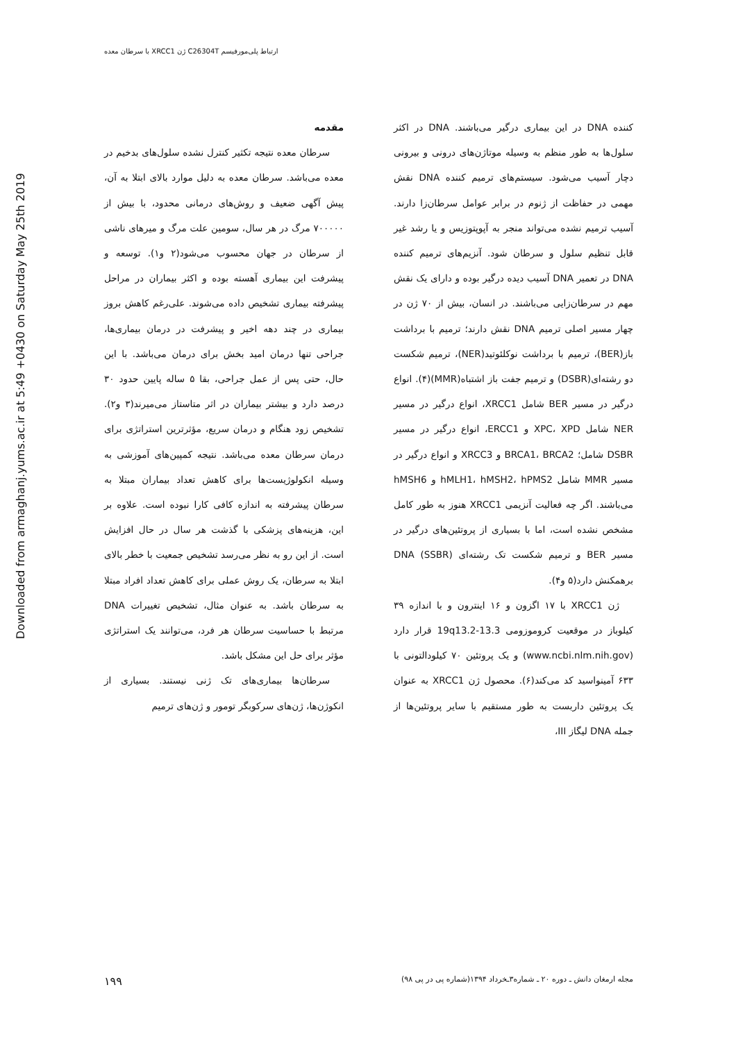ارتباط پلی‌مورفیسم C26304T ژن XRCC1 با سرطان معده
Downloaded from armaghanj.yums.ac.ir at 5:49 +0430 on Saturday May 25th 2019
مقدمه
سرطان معده نتیجه تکثیر کنترل نشده سلول‌های بدخیم در معده می‌باشد. سرطان معده به دلیل موارد بالای ابتلا به آن، پیش آگهی ضعیف و روش‌های درمانی محدود، با بیش از ۷۰۰۰۰۰ مرگ در هر سال، سومین علت مرگ و میرهای ناشی از سرطان در جهان محسوب می‌شود(۲ و۱). توسعه و پیشرفت این بیماری آهسته بوده و اکثر بیماران در مراحل پیشرفته بیماری تشخیص داده می‌شوند. علی‌رغم کاهش بروز بیماری در چند دهه اخیر و پیشرفت در درمان بیماری‌ها، جراحی تنها درمان امید بخش برای درمان می‌باشد. با این حال، حتی پس از عمل جراحی، بقا ۵ ساله پایین حدود ۳۰ درصد دارد و بیشتر بیماران در اثر متاستاز می‌میرند(۳ و۲). تشخیص زود هنگام و درمان سریع، مؤثرترین استراتژی برای درمان سرطان معده می‌باشد. نتیجه کمپین‌های آموزشی به وسیله انکولوژیست‌ها برای کاهش تعداد بیماران مبتلا به سرطان پیشرفته به اندازه کافی کارا نبوده است. علاوه بر این، هزینه‌های پزشکی با گذشت هر سال در حال افزایش است. از این رو به نظر می‌رسد تشخیص جمعیت با خطر بالای ابتلا به سرطان، یک روش عملی برای کاهش تعداد افراد مبتلا به سرطان باشد. به عنوان مثال، تشخیص تغییرات DNA مرتبط با حساسیت سرطان هر فرد، می‌توانند یک استراتژی مؤثر برای حل این مشکل باشد.
سرطان‌ها بیماری‌های تک ژنی نیستند. بسیاری از انکوژن‌ها، ژن‌های سرکوبگر تومور و ژن‌های ترمیم
کننده DNA در این بیماری درگیر می‌باشند. DNA در اکثر سلول‌ها به طور منظم به وسیله موتاژن‌های درونی و بیرونی دچار آسیب می‌شود. سیستم‌های ترمیم کننده DNA نقش مهمی در حفاظت از ژنوم در برابر عوامل سرطان‌زا دارند. آسیب ترمیم نشده می‌تواند منجر به آپوپتوزیس و یا رشد غیر قابل تنظیم سلول و سرطان شود. آنزیم‌های ترمیم کننده DNA در تعمیر DNA آسیب دیده درگیر بوده و دارای یک نقش مهم در سرطان‌زایی می‌باشند. در انسان، بیش از ۷۰ ژن در چهار مسیر اصلی ترمیم DNA نقش دارند؛ ترمیم با برداشت باز(BER)، ترمیم با برداشت نوکلئوتید(NER)، ترمیم شکست دو رشته‌ای(DSBR) و ترمیم جفت باز اشتباه(MMR)(۴). انواع درگیر در مسیر BER شامل XRCC1، انواع درگیر در مسیر NER شامل XPC، XPD و ERCC1، انواع درگیر در مسیر DSBR شامل؛ BRCA1، BRCA2 و XRCC3 و انواع درگیر در مسیر MMR شامل hMLH1، hMSH2، hPMS2 و hMSH6 می‌باشند. اگر چه فعالیت آنزیمی XRCC1 هنوز به طور کامل مشخص نشده است، اما با بسیاری از پروتئین‌های درگیر در مسیر BER و ترمیم شکست تک رشته‌ای DNA (SSBR) برهمکنش دارد(۵ و۴).
ژن XRCC1 با ۱۷ اگزون و ۱۶ اینترون و با اندازه ۳۹ کیلوباز در موقعیت کروموزومی 19q13.2-13.3 قرار دارد (www.ncbi.nlm.nih.gov) و یک پروتئین ۷۰ کیلودالتونی با ۶۳۳ آمینواسید کد می‌کند(۶). محصول ژن XRCC1 به عنوان یک پروتئین داربست به طور مستقیم با سایر پروتئین‌ها از جمله DNA لیگاز III،
۱۹۹ مجله ارمغان دانش ـ دوره ۲۰ ـ شماره۳ـخرداد ۱۳۹۴(شماره پی در پی ۹۸)